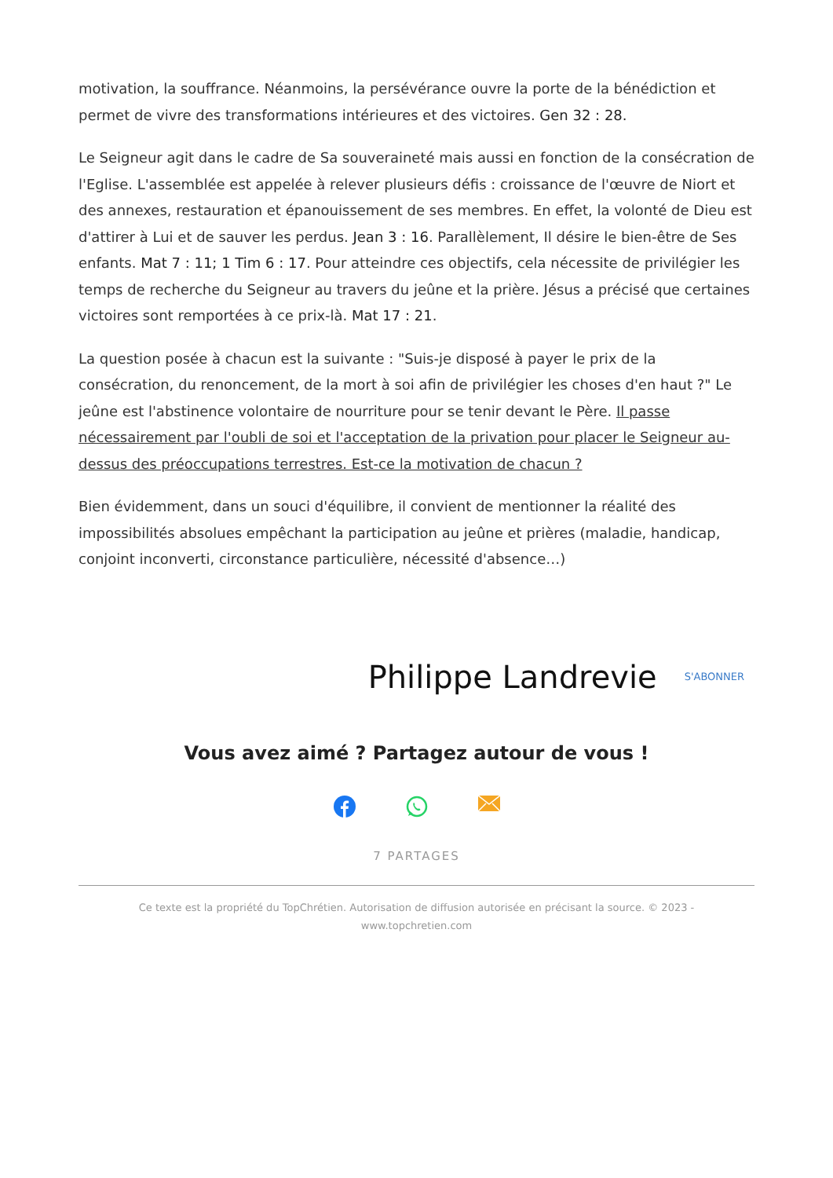motivation, la souffrance. Néanmoins, la persévérance ouvre la porte de la bénédiction et permet de vivre des transformations intérieures et des victoires. Gen 32 : 28.
Le Seigneur agit dans le cadre de Sa souveraineté mais aussi en fonction de la consécration de l'Eglise. L'assemblée est appelée à relever plusieurs défis : croissance de l'œuvre de Niort et des annexes, restauration et épanouissement de ses membres. En effet, la volonté de Dieu est d'attirer à Lui et de sauver les perdus. Jean 3 : 16. Parallèlement, Il désire le bien-être de Ses enfants. Mat 7 : 11; 1 Tim 6 : 17. Pour atteindre ces objectifs, cela nécessite de privilégier les temps de recherche du Seigneur au travers du jeûne et la prière. Jésus a précisé que certaines victoires sont remportées à ce prix-là. Mat 17 : 21.
La question posée à chacun est la suivante : "Suis-je disposé à payer le prix de la consécration, du renoncement, de la mort à soi afin de privilégier les choses d'en haut ?" Le jeûne est l'abstinence volontaire de nourriture pour se tenir devant le Père. Il passe nécessairement par l'oubli de soi et l'acceptation de la privation pour placer le Seigneur au-dessus des préoccupations terrestres. Est-ce la motivation de chacun ?
Bien évidemment, dans un souci d'équilibre, il convient de mentionner la réalité des impossibilités absolues empêchant la participation au jeûne et prières (maladie, handicap, conjoint inconverti, circonstance particulière, nécessité d'absence…)
Philippe Landrevie S'ABONNER
Vous avez aimé ? Partagez autour de vous !
7 PARTAGES
Ce texte est la propriété du TopChrétien. Autorisation de diffusion autorisée en précisant la source. © 2023 - www.topchretien.com